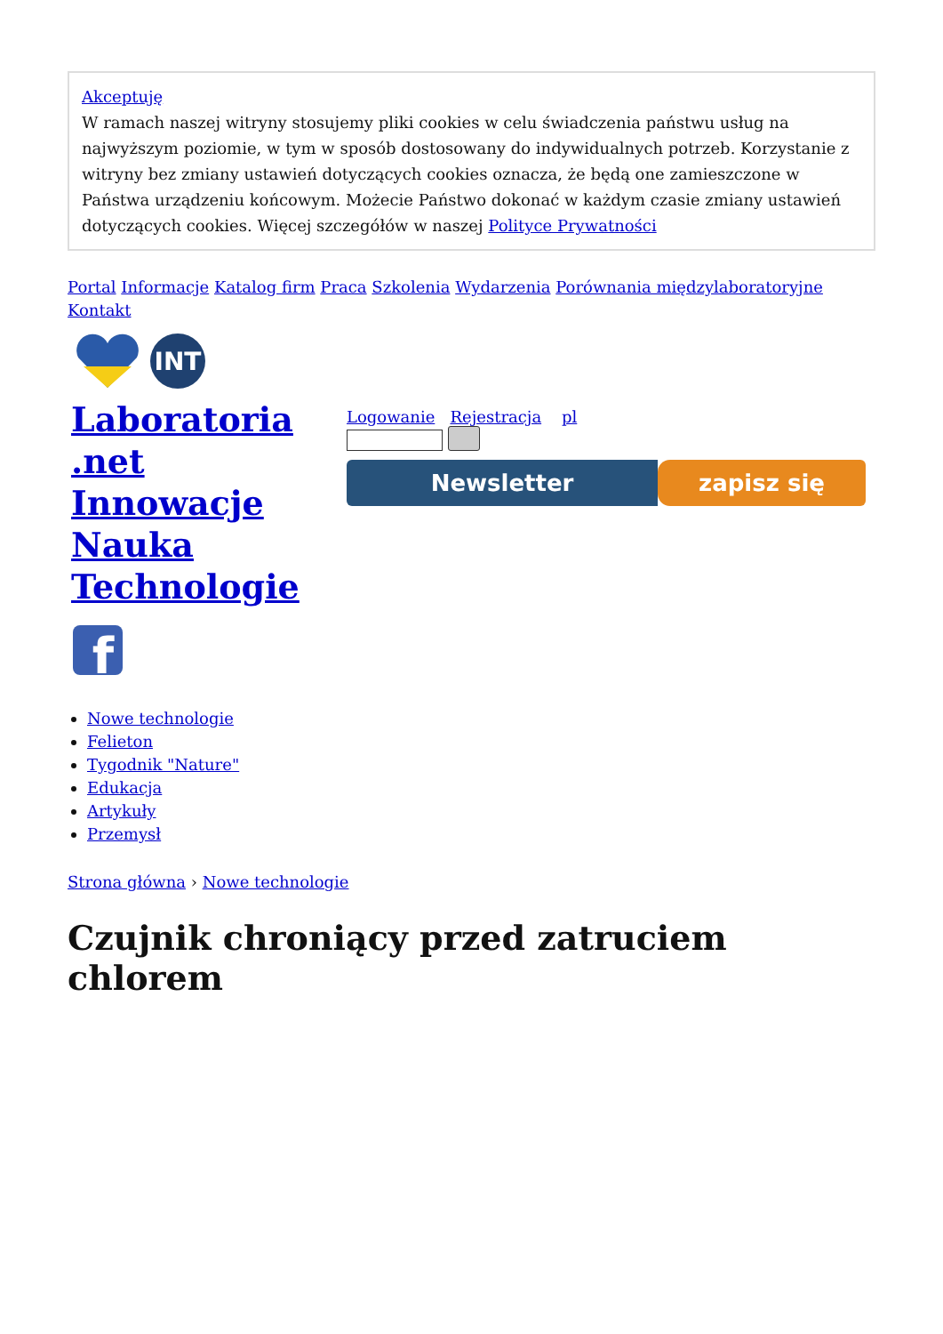Akceptuję
W ramach naszej witryny stosujemy pliki cookies w celu świadczenia państwu usług na najwyższym poziomie, w tym w sposób dostosowany do indywidualnych potrzeb. Korzystanie z witryny bez zmiany ustawień dotyczących cookies oznacza, że będą one zamieszczone w Państwa urządzeniu końcowym. Możecie Państwo dokonać w każdym czasie zmiany ustawień dotyczących cookies. Więcej szczegółów w naszej Polityce Prywatności
Portal Informacje Katalog firm Praca Szkolenia Wydarzenia Porównania międzylaboratoryjne Kontakt
INT
Laboratoria .net
Innowacje
Nauka
Technologie
f
Logowanie Rejestracja pl
Newsletter zapisz się
Nowe technologie
Felieton
Tygodnik "Nature"
Edukacja
Artykuły
Przemysł
Strona główna › Nowe technologie
Czujnik chroniący przed zatruciem chlorem